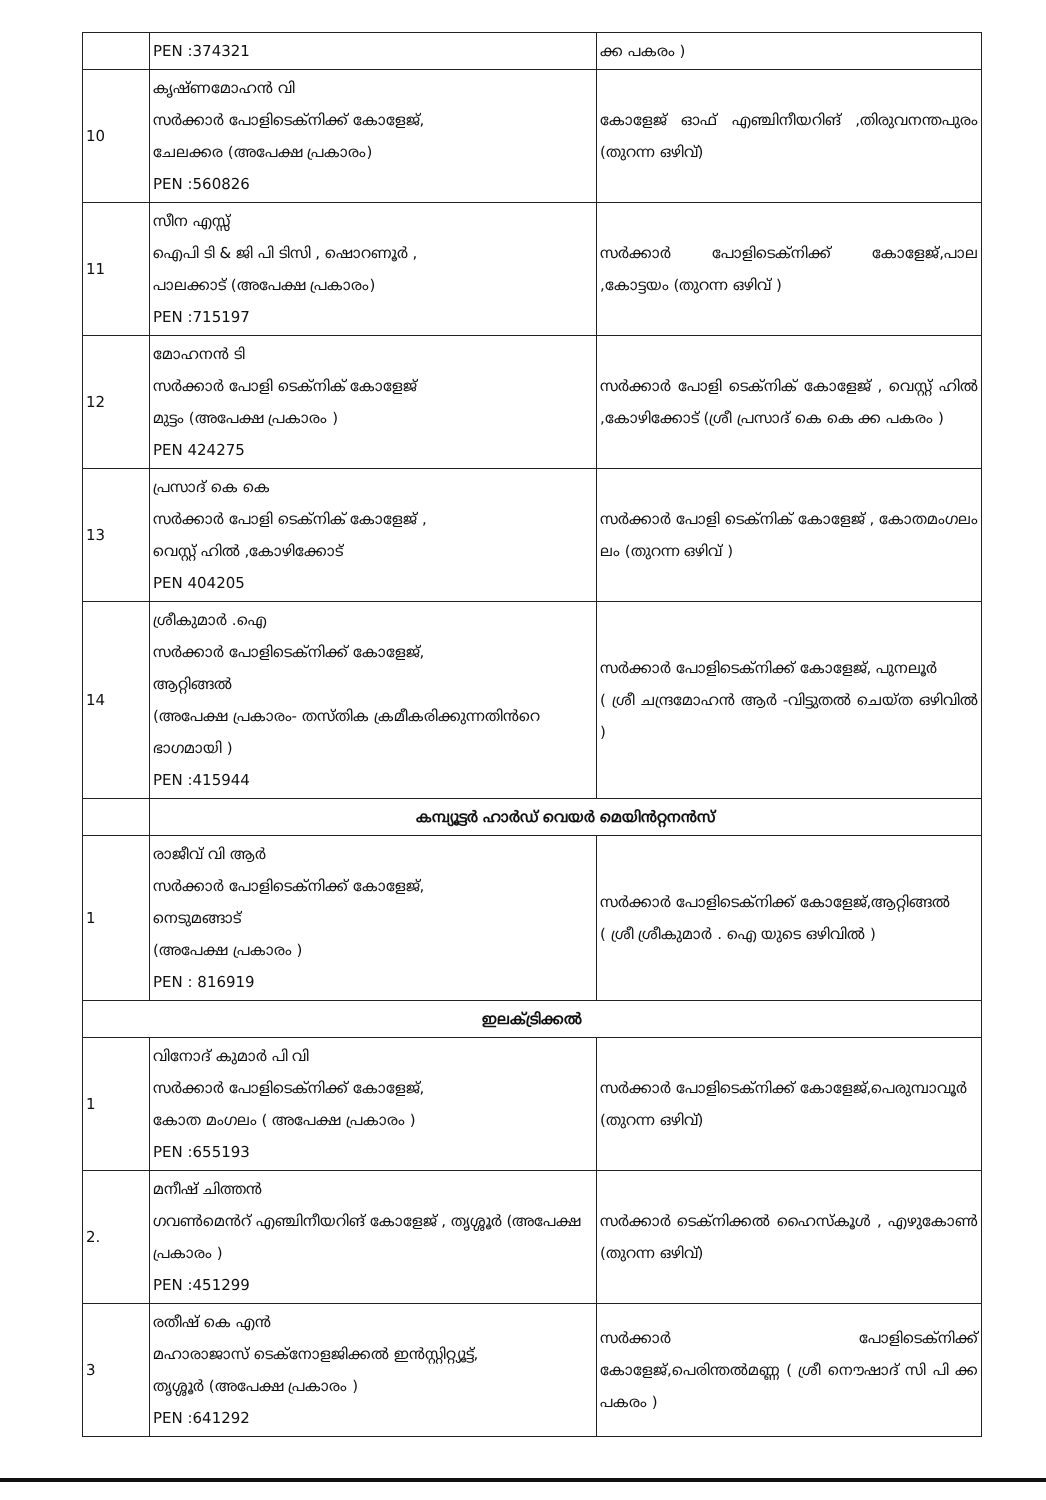| | PEN :374321 | ക്ക പകരം ) |
| 10 | കൃഷ്ണമോഹൻ വി സർക്കാർ പോളിടെക്നിക്ക് കോളേജ്, ചേലക്കര (അപേക്ഷ പ്രകാരം) PEN :560826 | കോളേജ് ഓഫ് എഞ്ചിനീയറിങ് ,തിരുവനന്തപുരം (തുറന്ന ഒഴിവ്) |
| 11 | സീന എസ്സ് ഐപി ടി & ജി പി ടിസി , ഷൊറണൂർ , പാലക്കാട് (അപേക്ഷ പ്രകാരം) PEN :715197 | സർക്കാർ പോളിടെക്നിക്ക് കോളേജ്,പാല ,കോട്ടയം (തുറന്ന ഒഴിവ് ) |
| 12 | മോഹനൻ ടി സർക്കാർ പോളി ടെക്നിക് കോളേജ് മുട്ടം (അപേക്ഷ പ്രകാരം ) PEN 424275 | സർക്കാർ പോളി ടെക്നിക് കോളേജ് , വെസ്റ്റ് ഹിൽ ,കോഴിക്കോട് (ശ്രീ പ്രസാദ് കെ കെ ക്ക പകരം ) |
| 13 | പ്രസാദ് കെ കെ സർക്കാർ പോളി ടെക്നിക് കോളേജ് , വെസ്റ്റ് ഹിൽ ,കോഴിക്കോട് PEN 404205 | സർക്കാർ പോളി ടെക്നിക് കോളേജ് , കോതമംഗലം ലം (തുറന്ന ഒഴിവ് ) |
| 14 | ശ്രീകുമാർ .ഐ സർക്കാർ പോളിടെക്നിക്ക് കോളേജ്, ആറ്റിങ്ങൽ (അപേക്ഷ പ്രകാരം- തസ്തിക ക്രമീകരിക്കുന്നതിൻറെ ഭാഗമായി ) PEN :415944 | സർക്കാർ പോളിടെക്നിക്ക് കോളേജ്, പുനലൂർ ( ശ്രീ ചന്ദ്രമോഹൻ ആർ -വിട്ടുതൽ ചെയ്ത ഒഴിവിൽ ) |
| | കമ്പ്യൂട്ടർ ഹാർഡ് വെയർ മെയിൻറ്റനൻസ് | |
| 1 | രാജീവ് വി ആർ സർക്കാർ പോളിടെക്നിക്ക് കോളേജ്, നെടുമങ്ങാട് (അപേക്ഷ പ്രകാരം ) PEN : 816919 | സർക്കാർ പോളിടെക്നിക്ക് കോളേജ്,ആറ്റിങ്ങൽ ( ശ്രീ ശ്രീകുമാർ . ഐ യുടെ ഒഴിവിൽ ) |
| ഇലക്ട്രിക്കൽ | | |
| 1 | വിനോദ് കുമാർ പി വി സർക്കാർ പോളിടെക്നിക്ക് കോളേജ്, കോത മംഗലം ( അപേക്ഷ പ്രകാരം ) PEN :655193 | സർക്കാർ പോളിടെക്നിക്ക് കോളേജ്,പെരുമ്പാവൂർ (തുറന്ന ഒഴിവ്) |
| 2. | മനീഷ് ചിത്തൻ ഗവൺമെൻറ് എഞ്ചിനീയറിങ് കോളേജ് , തൃശ്ശൂർ (അപേക്ഷ പ്രകാരം ) PEN :451299 | സർക്കാർ ടെക്നിക്കൽ ഹൈസ്കൂൾ , എഴുകോൺ (തുറന്ന ഒഴിവ്) |
| 3 | രതീഷ് കെ എൻ മഹാരാജാസ് ടെക്നോളജിക്കൽ ഇൻസ്റ്റിറ്റ്യൂട്ട്, തൃശ്ശൂർ (അപേക്ഷ പ്രകാരം ) PEN :641292 | സർക്കാർ പോളിടെക്നിക്ക് കോളേജ്,പെരിന്തൽമണ്ണ ( ശ്രീ നൌഷാദ് സി പി ക്ക പകരം ) |